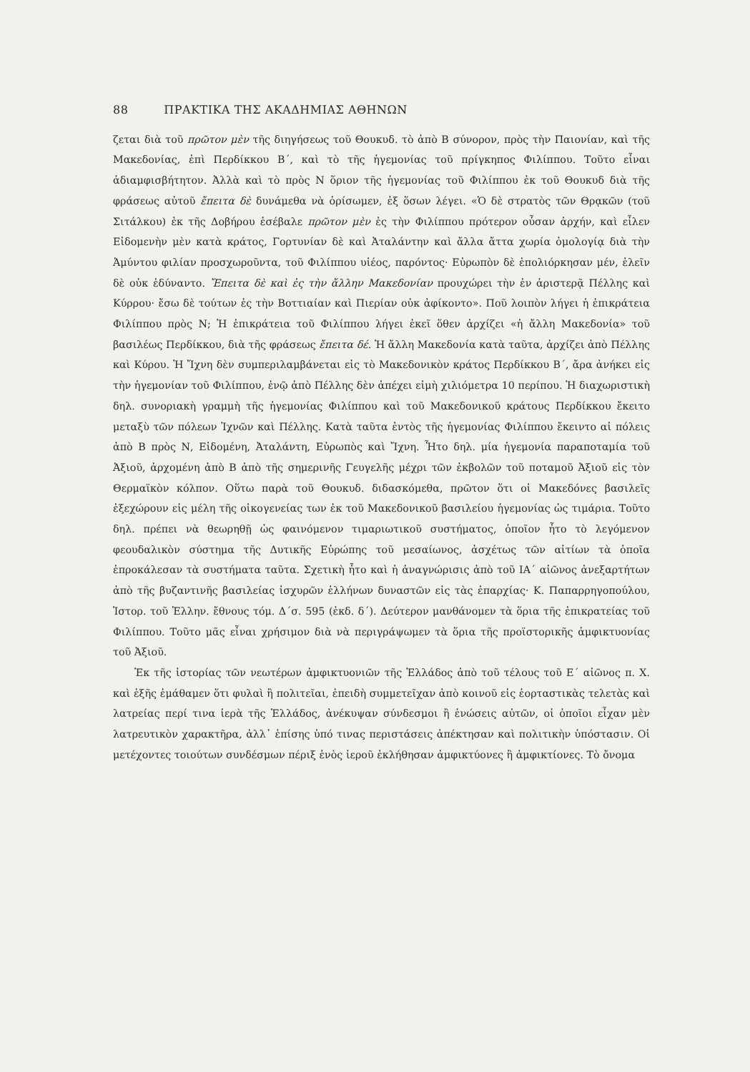88 ΠΡΑΚΤΙΚΑ ΤΗΣ ΑΚΑΔΗΜΙΑΣ ΑΘΗΝΩΝ
ζεται διὰ τοῦ πρῶτον μὲν τῆς διηγήσεως τοῦ Θουκυδ. τὸ ἀπὸ Β σύνορον, πρὸς τὴν Παιονίαν, καὶ τῆς Μακεδονίας, ἐπὶ Περδίκκου Β΄, καὶ τὸ τῆς ἡγεμονίας τοῦ πρίγκηπος Φιλίππου. Τοῦτο εἶναι ἀδιαμφισβήτητον. Ἀλλὰ καὶ τὸ πρὸς Ν ὅριον τῆς ἡγεμονίας τοῦ Φιλίππου ἐκ τοῦ Θουκυδ διὰ τῆς φράσεως αὐτοῦ ἔπειτα δὲ δυνάμεθα νὰ ὁρίσωμεν, ἐξ ὅσων λέγει. «Ὁ δὲ στρατὸς τῶν Θρᾳκῶν (τοῦ Σιτάλκου) ἐκ τῆς Δοβήρου ἐσέβαλε πρῶτον μὲν ἐς τὴν Φιλίππου πρότερον οὖσαν ἀρχήν, καὶ εἷλεν Εἰδομενὴν μὲν κατὰ κράτος, Γορτυνίαν δὲ καὶ Ἀταλάντην καὶ ἄλλα ἄττα χωρία ὁμολογίᾳ διὰ τὴν Ἀμύντου φιλίαν προσχωροῦντα, τοῦ Φιλίππου υἱέος, παρόντος· Εὐρωπὸν δὲ ἐπολιόρκησαν μέν, ἑλεῖν δὲ οὐκ ἐδύναντο. Ἔπειτα δὲ καὶ ἐς τὴν ἄλλην Μακεδονίαν προυχώρει τὴν ἐν ἀριστερᾷ Πέλλης καὶ Κύρρου· ἔσω δὲ τούτων ἐς τὴν Βοττιαίαν καὶ Πιερίαν οὐκ ἀφίκοντο». Ποῦ λοιπὸν λήγει ἡ ἐπικράτεια Φιλίππου πρὸς Ν; Ἡ ἐπικράτεια τοῦ Φιλίππου λήγει ἐκεῖ ὅθεν ἀρχίζει «ἡ ἄλλη Μακεδονία» τοῦ βασιλέως Περδίκκου, διὰ τῆς φράσεως ἔπειτα δέ. Ἡ ἄλλη Μακεδονία κατὰ ταῦτα, ἀρχίζει ἀπὸ Πέλλης καὶ Κύρου. Ἡ Ἴχνη δὲν συμπεριλαμβάνεται εἰς τὸ Μακεδονικὸν κράτος Περδίκκου Β΄, ἄρα ἀνήκει εἰς τὴν ἡγεμονίαν τοῦ Φιλίππου, ἐνῷ ἀπὸ Πέλλης δὲν ἀπέχει εἰμὴ χιλιόμετρα 10 περίπου. Ἡ διαχωριστικὴ δηλ. συνοριακὴ γραμμὴ τῆς ἡγεμονίας Φιλίππου καὶ τοῦ Μακεδονικοῦ κράτους Περδίκκου ἔκειτο μεταξὺ τῶν πόλεων Ἰχνῶν καὶ Πέλλης. Κατὰ ταῦτα ἐντὸς τῆς ἡγεμονίας Φιλίππου ἔκειντο αἱ πόλεις ἀπὸ Β πρὸς Ν, Εἰδομένη, Ἀταλάντη, Εὐρωπὸς καὶ Ἴχνη. Ἦτο δηλ. μία ἡγεμονία παραποταμία τοῦ Ἀξιοῦ, ἀρχομένη ἀπὸ Β ἀπὸ τῆς σημερινῆς Γευγελῆς μέχρι τῶν ἐκβολῶν τοῦ ποταμοῦ Ἀξιοῦ εἰς τὸν Θερμαϊκὸν κόλπον. Οὕτω παρὰ τοῦ Θουκυδ. διδασκόμεθα, πρῶτον ὅτι οἱ Μακεδόνες βασιλεῖς ἐξεχώρουν εἰς μέλη τῆς οἰκογενείας των ἐκ τοῦ Μακεδονικοῦ βασιλείου ἡγεμονίας ὡς τιμάρια. Τοῦτο δηλ. πρέπει νὰ θεωρηθῇ ὡς φαινόμενον τιμαριωτικοῦ συστήματος, ὁποῖον ἦτο τὸ λεγόμενον φεουδαλικὸν σύστημα τῆς Δυτικῆς Εὐρώπης τοῦ μεσαίωνος, ἀσχέτως τῶν αἰτίων τὰ ὁποῖα ἐπροκάλεσαν τὰ συστήματα ταῦτα. Σχετικὴ ἦτο καὶ ἡ ἀναγνώρισις ἀπὸ τοῦ ΙΑ΄ αἰῶνος ἀνεξαρτήτων ἀπὸ τῆς βυζαντινῆς βασιλείας ἰσχυρῶν ἑλλήνων δυναστῶν εἰς τὰς ἐπαρχίας· Κ. Παπαρρηγοπούλου, Ἱστορ. τοῦ Ἑλλην. ἔθνους τόμ. Δ΄σ. 595 (ἐκδ. δ΄). Δεύτερον μανθάνομεν τὰ ὅρια τῆς ἐπικρατείας τοῦ Φιλίππου. Τοῦτο μᾶς εἶναι χρήσιμον διὰ νὰ περιγράψωμεν τὰ ὅρια τῆς προϊστορικῆς ἀμφικτυονίας τοῦ Ἀξιοῦ.
Ἐκ τῆς ἱστορίας τῶν νεωτέρων ἀμφικτυονιῶν τῆς Ἑλλάδος ἀπὸ τοῦ τέλους τοῦ Ε΄ αἰῶνος π. Χ. καὶ ἑξῆς ἐμάθαμεν ὅτι φυλαὶ ἢ πολιτεῖαι, ἐπειδὴ συμμετεῖχαν ἀπὸ κοινοῦ εἰς ἑορταστικὰς τελετὰς καὶ λατρείας περί τινα ἱερὰ τῆς Ἑλλάδος, ἀνέκυψαν σύνδεσμοι ἢ ἑνώσεις αὐτῶν, οἱ ὁποῖοι εἶχαν μὲν λατρευτικὸν χαρακτῆρα, ἀλλ᾽ ἐπίσης ὑπό τινας περιστάσεις ἀπέκτησαν καὶ πολιτικὴν ὑπόστασιν. Οἱ μετέχοντες τοιούτων συνδέσμων πέριξ ἑνὸς ἱεροῦ ἐκλήθησαν ἀμφικτύονες ἢ ἀμφικτίονες. Τὸ ὄνομα